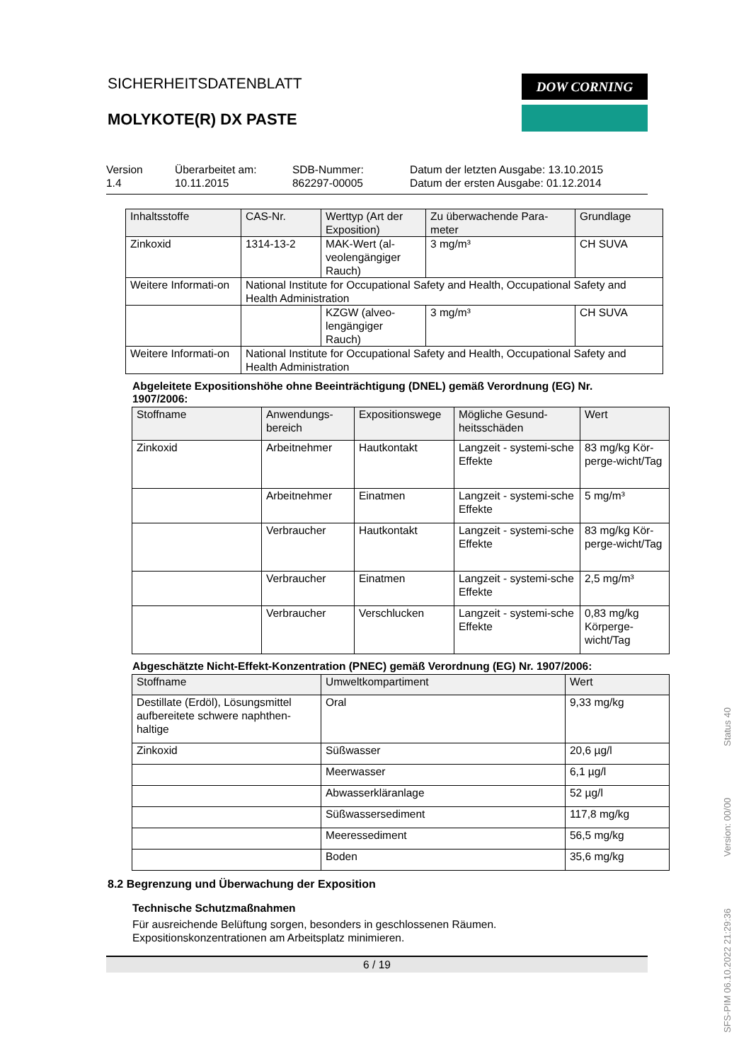DOW CORNING
SICHERHEITSDATENBLATT
MOLYKOTE(R) DX PASTE
Version
1.4
Überarbeitet am:
10.11.2015
SDB-Nummer:
862297-00005
Datum der letzten Ausgabe: 13.10.2015
Datum der ersten Ausgabe: 01.12.2014
| Inhaltsstoffe | CAS-Nr. | Werttyp (Art der Exposition) | Zu überwachende Para-meter | Grundlage |
| --- | --- | --- | --- | --- |
| Zinkoxid | 1314-13-2 | MAK-Wert (al-veolengängiger Rauch) | 3 mg/m³ | CH SUVA |
| Weitere Informati-on | National Institute for Occupational Safety and Health, Occupational Safety and Health Administration | | | |
| | | KZGW (alveo-lengängiger Rauch) | 3 mg/m³ | CH SUVA |
| Weitere Informati-on | National Institute for Occupational Safety and Health, Occupational Safety and Health Administration | | | |
Abgeleitete Expositionshöhe ohne Beeinträchtigung (DNEL) gemäß Verordnung (EG) Nr. 1907/2006:
| Stoffname | Anwendungs-bereich | Expositionswege | Mögliche Gesund-heitsschäden | Wert |
| --- | --- | --- | --- | --- |
| Zinkoxid | Arbeitnehmer | Hautkontakt | Langzeit - systemi-sche Effekte | 83 mg/kg Kör-perge-wicht/Tag |
| | Arbeitnehmer | Einatmen | Langzeit - systemi-sche Effekte | 5 mg/m³ |
| | Verbraucher | Hautkontakt | Langzeit - systemi-sche Effekte | 83 mg/kg Kör-perge-wicht/Tag |
| | Verbraucher | Einatmen | Langzeit - systemi-sche Effekte | 2,5 mg/m³ |
| | Verbraucher | Verschlucken | Langzeit - systemi-sche Effekte | 0,83 mg/kg Körperge-wicht/Tag |
Abgeschätzte Nicht-Effekt-Konzentration (PNEC) gemäß Verordnung (EG) Nr. 1907/2006:
| Stoffname | Umweltkompartiment | Wert |
| --- | --- | --- |
| Destillate (Erdöl), Lösungsmittel aufbereitete schwere naphthen-haltige | Oral | 9,33 mg/kg |
| Zinkoxid | Süßwasser | 20,6 µg/l |
| | Meerwasser | 6,1 µg/l |
| | Abwasserkläranlage | 52 µg/l |
| | Süßwassersediment | 117,8 mg/kg |
| | Meeressediment | 56,5 mg/kg |
| | Boden | 35,6 mg/kg |
8.2 Begrenzung und Überwachung der Exposition
Technische Schutzmaßnahmen
Für ausreichende Belüftung sorgen, besonders in geschlossenen Räumen.
Expositionskonzentrationen am Arbeitsplatz minimieren.
6 / 19
SFS-PIM 06.10.2022 21:29:36 Version: 00/00 Status 40